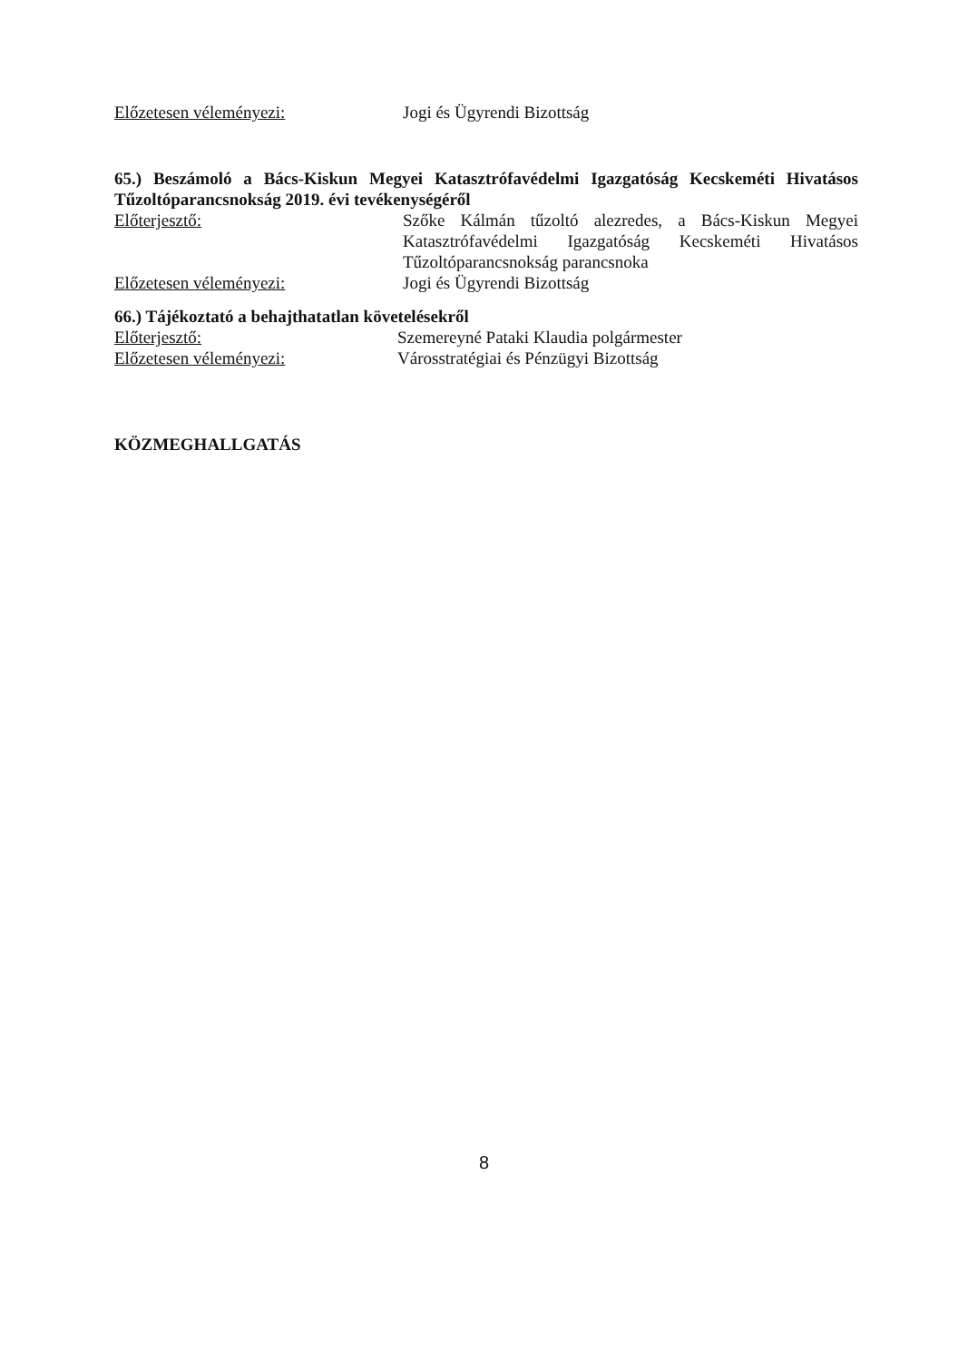Előzetesen véleményezi: Jogi és Ügyrendi Bizottság
65.) Beszámoló a Bács-Kiskun Megyei Katasztrófavédelmi Igazgatóság Kecskeméti Hivatásos Tűzoltóparancsnokság 2019. évi tevékenységéről
Előterjesztő: Szőke Kálmán tűzoltó alezredes, a Bács-Kiskun Megyei Katasztrófavédelmi Igazgatóság Kecskeméti Hivatásos Tűzoltóparancsnokság parancsnoka
Előzetesen véleményezi: Jogi és Ügyrendi Bizottság
66.) Tájékoztató a behajthatatlan követelésekről
Előterjesztő: Szemereyné Pataki Klaudia polgármester
Előzetesen véleményezi: Városstratégiai és Pénzügyi Bizottság
KÖZMEGHALLGATÁS
8